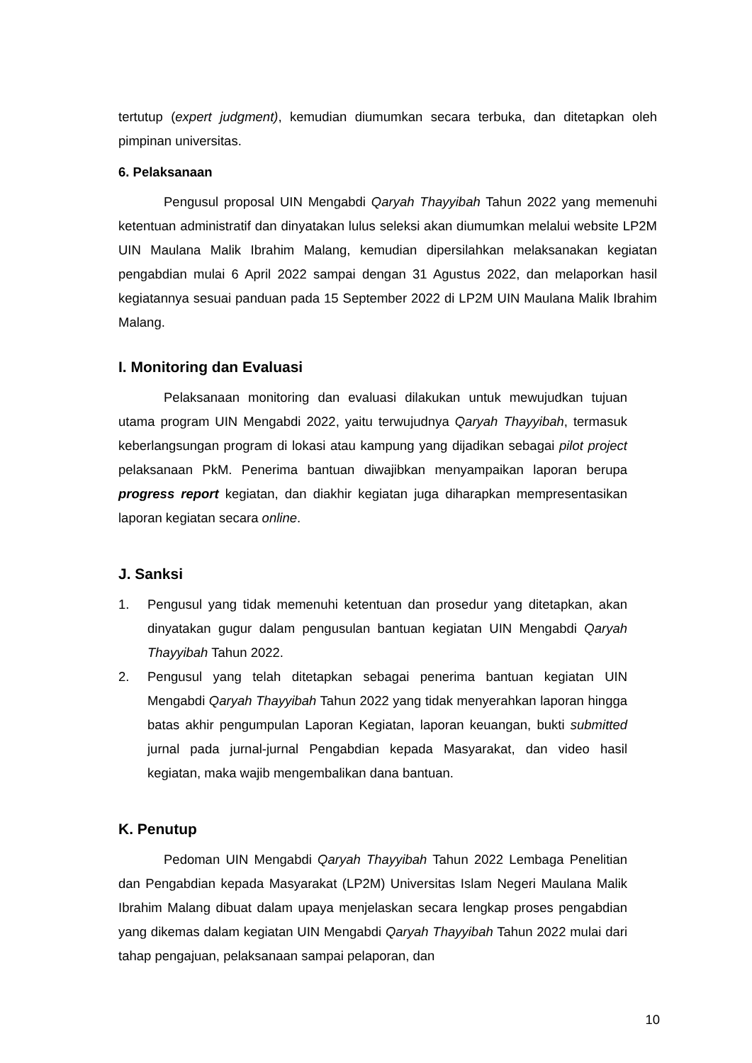tertutup (expert judgment), kemudian diumumkan secara terbuka, dan ditetapkan oleh pimpinan universitas.
6. Pelaksanaan
Pengusul proposal UIN Mengabdi Qaryah Thayyibah Tahun 2022 yang memenuhi ketentuan administratif dan dinyatakan lulus seleksi akan diumumkan melalui website LP2M UIN Maulana Malik Ibrahim Malang, kemudian dipersilahkan melaksanakan kegiatan pengabdian mulai 6 April 2022 sampai dengan 31 Agustus 2022, dan melaporkan hasil kegiatannya sesuai panduan pada 15 September 2022 di LP2M UIN Maulana Malik Ibrahim Malang.
I. Monitoring dan Evaluasi
Pelaksanaan monitoring dan evaluasi dilakukan untuk mewujudkan tujuan utama program UIN Mengabdi 2022, yaitu terwujudnya Qaryah Thayyibah, termasuk keberlangsungan program di lokasi atau kampung yang dijadikan sebagai pilot project pelaksanaan PkM. Penerima bantuan diwajibkan menyampaikan laporan berupa progress report kegiatan, dan diakhir kegiatan juga diharapkan mempresentasikan laporan kegiatan secara online.
J. Sanksi
1. Pengusul yang tidak memenuhi ketentuan dan prosedur yang ditetapkan, akan dinyatakan gugur dalam pengusulan bantuan kegiatan UIN Mengabdi Qaryah Thayyibah Tahun 2022.
2. Pengusul yang telah ditetapkan sebagai penerima bantuan kegiatan UIN Mengabdi Qaryah Thayyibah Tahun 2022 yang tidak menyerahkan laporan hingga batas akhir pengumpulan Laporan Kegiatan, laporan keuangan, bukti submitted jurnal pada jurnal-jurnal Pengabdian kepada Masyarakat, dan video hasil kegiatan, maka wajib mengembalikan dana bantuan.
K. Penutup
Pedoman UIN Mengabdi Qaryah Thayyibah Tahun 2022 Lembaga Penelitian dan Pengabdian kepada Masyarakat (LP2M) Universitas Islam Negeri Maulana Malik Ibrahim Malang dibuat dalam upaya menjelaskan secara lengkap proses pengabdian yang dikemas dalam kegiatan UIN Mengabdi Qaryah Thayyibah Tahun 2022 mulai dari tahap pengajuan, pelaksanaan sampai pelaporan, dan
10